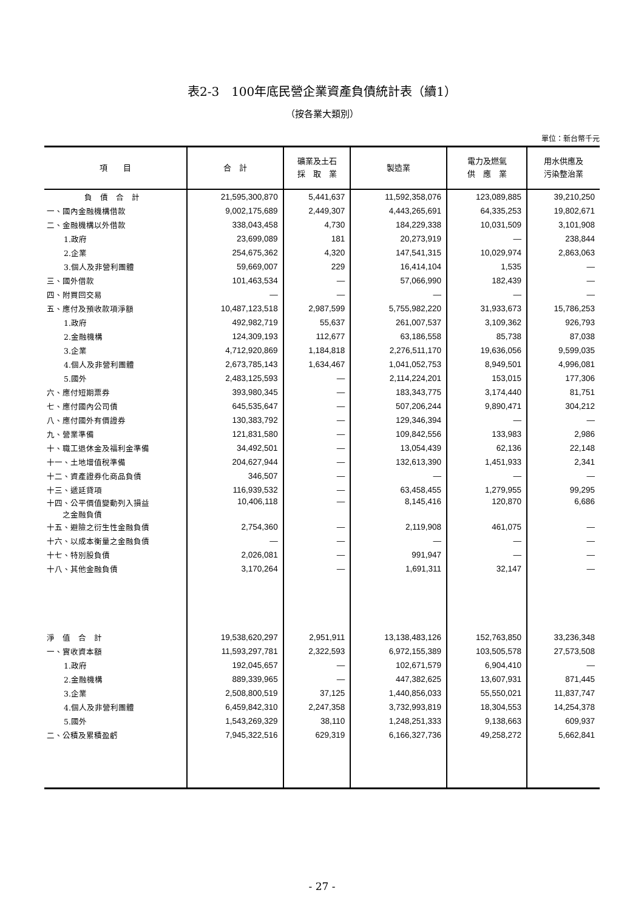表2-3　100年底民營企業資產負債統計表（續1）
（按各業大類別）
單位：新台幣千元
| 項 目 | 合 計 | 礦業及土石 採 取 業 | 製造業 | 電力及燃氣 供 應 業 | 用水供應及 污染整治業 |
| --- | --- | --- | --- | --- | --- |
| 負 債 合 計 | 21,595,300,870 | 5,441,637 | 11,592,358,076 | 123,089,885 | 39,210,250 |
| 一、國內金融機構借款 | 9,002,175,689 | 2,449,307 | 4,443,265,691 | 64,335,253 | 19,802,671 |
| 二、金融機構以外借款 | 338,043,458 | 4,730 | 184,229,338 | 10,031,509 | 3,101,908 |
| 1.政府 | 23,699,089 | 181 | 20,273,919 | — | 238,844 |
| 2.企業 | 254,675,362 | 4,320 | 147,541,315 | 10,029,974 | 2,863,063 |
| 3.個人及非營利團體 | 59,669,007 | 229 | 16,414,104 | 1,535 | — |
| 三、國外借款 | 101,463,534 | — | 57,066,990 | 182,439 | — |
| 四、附買回交易 | — | — | — | — | — |
| 五、應付及預收款項淨額 | 10,487,123,518 | 2,987,599 | 5,755,982,220 | 31,933,673 | 15,786,253 |
| 1.政府 | 492,982,719 | 55,637 | 261,007,537 | 3,109,362 | 926,793 |
| 2.金融機構 | 124,309,193 | 112,677 | 63,186,558 | 85,738 | 87,038 |
| 3.企業 | 4,712,920,869 | 1,184,818 | 2,276,511,170 | 19,636,056 | 9,599,035 |
| 4.個人及非營利團體 | 2,673,785,143 | 1,634,467 | 1,041,052,753 | 8,949,501 | 4,996,081 |
| 5.國外 | 2,483,125,593 | — | 2,114,224,201 | 153,015 | 177,306 |
| 六、應付短期票券 | 393,980,345 | — | 183,343,775 | 3,174,440 | 81,751 |
| 七、應付國內公司債 | 645,535,647 | — | 507,206,244 | 9,890,471 | 304,212 |
| 八、應付國外有價證券 | 130,383,792 | — | 129,346,394 | — | — |
| 九、營業準備 | 121,831,580 | — | 109,842,556 | 133,983 | 2,986 |
| 十、職工退休金及福利金準備 | 34,492,501 | — | 13,054,439 | 62,136 | 22,148 |
| 十一、土地增值稅準備 | 204,627,944 | — | 132,613,390 | 1,451,933 | 2,341 |
| 十二、資產證券化商品負債 | 346,507 | — | — | — | — |
| 十三、遞延貸項 | 116,939,532 | — | 63,458,455 | 1,279,955 | 99,295 |
| 十四、公平價值變動列入損益 之金融負債 | 10,406,118 | — | 8,145,416 | 120,870 | 6,686 |
| 十五、避險之衍生性金融負債 | 2,754,360 | — | 2,119,908 | 461,075 | — |
| 十六、以成本衡量之金融負債 | — | — | — | — | — |
| 十七、特別股負債 | 2,026,081 | — | 991,947 | — | — |
| 十八、其他金融負債 | 3,170,264 | — | 1,691,311 | 32,147 | — |
| 淨 值 合 計 | 19,538,620,297 | 2,951,911 | 13,138,483,126 | 152,763,850 | 33,236,348 |
| 一、實收資本額 | 11,593,297,781 | 2,322,593 | 6,972,155,389 | 103,505,578 | 27,573,508 |
| 1.政府 | 192,045,657 | — | 102,671,579 | 6,904,410 | — |
| 2.金融機構 | 889,339,965 | — | 447,382,625 | 13,607,931 | 871,445 |
| 3.企業 | 2,508,800,519 | 37,125 | 1,440,856,033 | 55,550,021 | 11,837,747 |
| 4.個人及非營利團體 | 6,459,842,310 | 2,247,358 | 3,732,993,819 | 18,304,553 | 14,254,378 |
| 5.國外 | 1,543,269,329 | 38,110 | 1,248,251,333 | 9,138,663 | 609,937 |
| 二、公積及累積盈虧 | 7,945,322,516 | 629,319 | 6,166,327,736 | 49,258,272 | 5,662,841 |
- 27 -